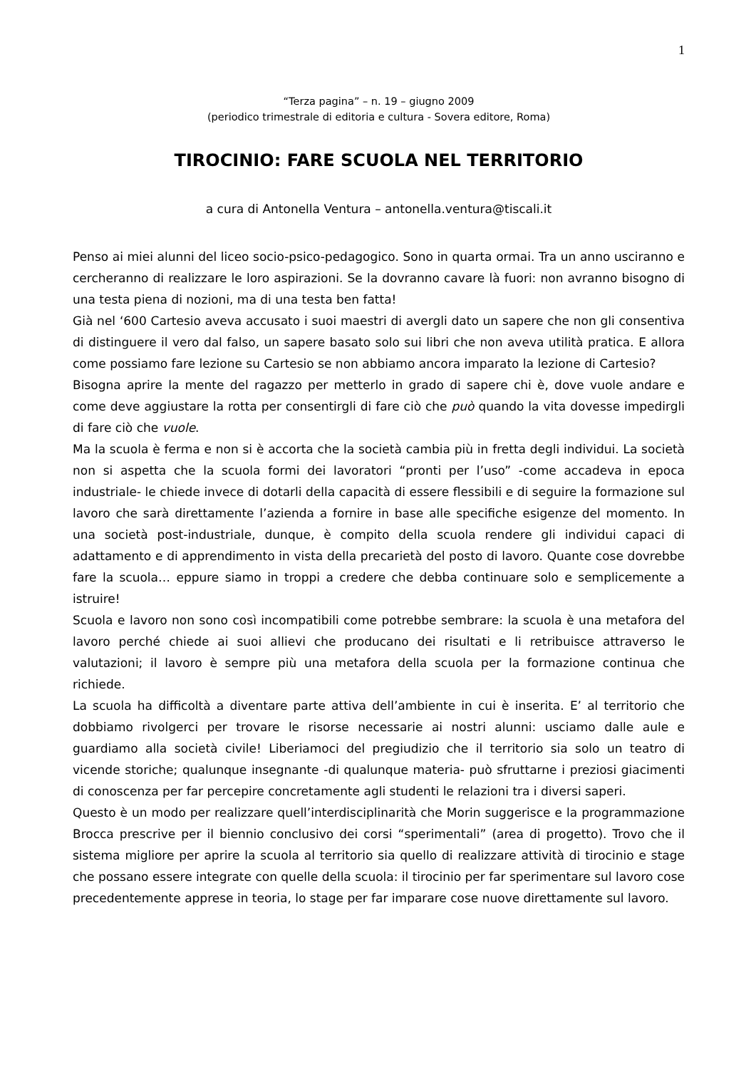1
“Terza pagina” – n. 19 – giugno 2009
(periodico trimestrale di editoria e cultura - Sovera editore, Roma)
TIROCINIO: FARE SCUOLA NEL TERRITORIO
a cura di Antonella Ventura – antonella.ventura@tiscali.it
Penso ai miei alunni del liceo socio-psico-pedagogico. Sono in quarta ormai. Tra un anno usciranno e cercheranno di realizzare le loro aspirazioni. Se la dovranno cavare là fuori: non avranno bisogno di una testa piena di nozioni, ma di una testa ben fatta!
Già nel ‘600 Cartesio aveva accusato i suoi maestri di avergli dato un sapere che non gli consentiva di distinguere il vero dal falso, un sapere basato solo sui libri che non aveva utilità pratica. E allora come possiamo fare lezione su Cartesio se non abbiamo ancora imparato la lezione di Cartesio?
Bisogna aprire la mente del ragazzo per metterlo in grado di sapere chi è, dove vuole andare e come deve aggiustare la rotta per consentirgli di fare ciò che può quando la vita dovesse impedirgli di fare ciò che vuole.
Ma la scuola è ferma e non si è accorta che la società cambia più in fretta degli individui. La società non si aspetta che la scuola formi dei lavoratori “pronti per l’uso” -come accadeva in epoca industriale- le chiede invece di dotarli della capacità di essere flessibili e di seguire la formazione sul lavoro che sarà direttamente l’azienda a fornire in base alle specifiche esigenze del momento. In una società post-industriale, dunque, è compito della scuola rendere gli individui capaci di adattamento e di apprendimento in vista della precarietà del posto di lavoro. Quante cose dovrebbe fare la scuola… eppure siamo in troppi a credere che debba continuare solo e semplicemente a istruire!
Scuola e lavoro non sono così incompatibili come potrebbe sembrare: la scuola è una metafora del lavoro perché chiede ai suoi allievi che producano dei risultati e li retribuisce attraverso le valutazioni; il lavoro è sempre più una metafora della scuola per la formazione continua che richiede.
La scuola ha difficoltà a diventare parte attiva dell’ambiente in cui è inserita. E’ al territorio che dobbiamo rivolgerci per trovare le risorse necessarie ai nostri alunni: usciamo dalle aule e guardiamo alla società civile! Liberiamoci del pregiudizio che il territorio sia solo un teatro di vicende storiche; qualunque insegnante -di qualunque materia- può sfruttarne i preziosi giacimenti di conoscenza per far percepire concretamente agli studenti le relazioni tra i diversi saperi.
Questo è un modo per realizzare quell’interdisciplinarità che Morin suggerisce e la programmazione Brocca prescrive per il biennio conclusivo dei corsi “sperimentali” (area di progetto). Trovo che il sistema migliore per aprire la scuola al territorio sia quello di realizzare attività di tirocinio e stage che possano essere integrate con quelle della scuola: il tirocinio per far sperimentare sul lavoro cose precedentemente apprese in teoria, lo stage per far imparare cose nuove direttamente sul lavoro.